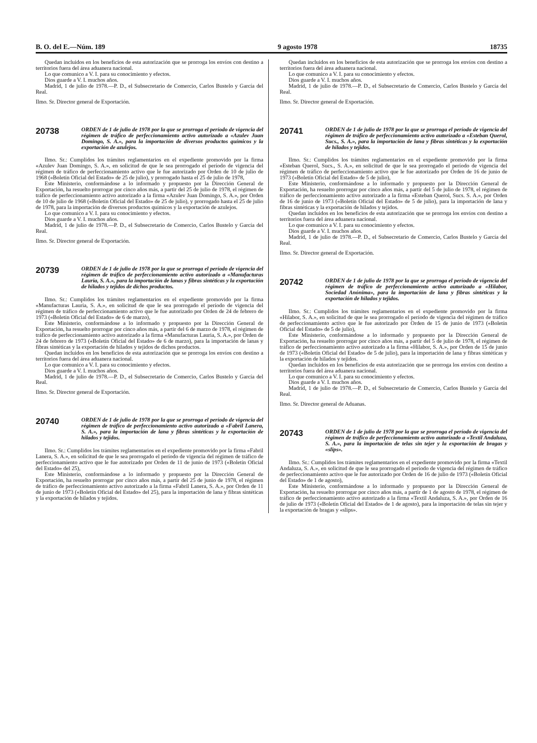B. O. del E.—Núm. 189 9 agosto 1978 18735
Quedan incluidos en los beneficios de esta autorización que se prorroga los envíos con destino a territorios fuera del área aduanera nacional.
Lo que comunico a V. I. para su conocimiento y efectos.
Dios guarde a V. I. muchos años.
Madrid, 1 de julio de 1978.—P. D., el Subsecretario de Comercio, Carlos Bustelo y García del Real.
Ilmo. Sr. Director general de Exportación.
20738
ORDEN de 1 de julio de 1978 por la que se prorroga el período de vigencia del régimen de tráfico de perfeccionamiento activo autorizado a «Azulev Juan Domingo, S. A.», para la importación de diversos productos químicos y la exportación de azulejos.
Ilmo. Sr.: Cumplidos los trámites reglamentarios en el expediente promovido por la firma «Azulev Juan Domingo, S. A.», en solicitud de que le sea prorrogado el período de vigencia del régimen de tráfico de perfeccionamiento activo que le fue autorizado por Orden de 10 de julio de 1968 («Boletín Oficial del Estado» de 25 de julio), y prorrogado hasta el 25 de julio de 1978,
Este Ministerio, conformándose a lo informado y propuesto por la Dirección General de Exportación, ha resuelto prorrogar por cinco años más, a partir del 25 de julio de 1978, el régimen de tráfico de perfeccionamiento activo autorizado a la firma «Azulev Juan Domingo, S. A.», por Orden de 10 de julio de 1968 («Boletín Oficial del Estado» de 25 de julio), y prorrogado hasta el 25 de julio de 1978, para la importación de diversos productos químicos y la exportación de azulejos.
Lo que comunico a V. I. para su conocimiento y efectos.
Dios guarde a V. I. muchos años.
Madrid, 1 de julio de 1978.—P. D., el Subsecretario de Comercio, Carlos Bustelo y García del Real.
Ilmo. Sr. Director general de Exportación.
20739
ORDEN de 1 de julio de 1978 por la que se prorroga el período de vigencia del régimen de tráfico de perfeccionamiento activo autorizado a «Manufacturas Lauria, S. A.», para la importación de lanas y fibras sintéticas y la exportación de hilados y tejidos de dichos productos.
Ilmo. Sr.: Cumplidos los trámites reglamentarios en el expediente promovido por la firma «Manufacturas Lauria, S. A.», en solicitud de que le sea prorrogado el período de vigencia del régimen de tráfico de perfeccionamiento activo que le fue autorizado por Orden de 24 de febrero de 1973 («Boletín Oficial del Estado» de 6 de marzo),
Este Ministerio, conformándose a lo informado y propuesto por la Dirección General de Exportación, ha resuelto prorrogar por cinco años más, a partir del 6 de marzo de 1978, el régimen de tráfico de perfeccionamiento activo autorizado a la firma «Manufacturas Lauria, S. A.», por Orden de 24 de febrero de 1973 («Boletín Oficial del Estado» de 6 de marzo), para la importación de lanas y fibras sintéticas y la exportación de hilados y tejidos de dichos productos.
Quedan incluidos en los beneficios de esta autorización que se prorroga los envíos con destino a territorios fuera del área aduanera nacional.
Lo que comunico a V. I. para su conocimiento y efectos.
Dios guarde a V. I. muchos años.
Madrid, 1 de julio de 1978.—P. D., el Subsecretario de Comercio, Carlos Bustelo y García del Real.
Ilmo. Sr. Director general de Exportación.
20740
ORDEN de 1 de julio de 1978 por la que se prorroga el período de vigencia del régimen de tráfico de perfeccionamiento activo autorizado a «Fabril Lanera, S. A.», para la importación de lana y fibras sintéticas y la exportación de hilados y tejidos.
Ilmo. Sr.: Cumplidos los trámites reglamentarios en el expediente promovido por la firma «Fabril Lanera, S. A.», en solicitud de que le sea prorrogado el período de vigencia del régimen de tráfico de perfeccionamiento activo que le fue autorizado por Orden de 11 de junio de 1973 («Boletín Oficial del Estado» del 25),
Este Ministerio, conformándose a lo informado y propuesto por la Dirección General de Exportación, ha resuelto prorrogar por cinco años más, a partir del 25 de junio de 1978, el régimen de tráfico de perfeccionamiento activo autorizado a la firma «Fabril Lanera, S. A.», por Orden de 11 de junio de 1973 («Boletín Oficial del Estado» del 25), para la importación de lana y fibras sintéticas y la exportación de hilados y tejidos.
Quedan incluidos en los beneficios de esta autorización que se prorroga los envíos con destino a territorios fuera del área aduanera nacional.
Lo que comunico a V. I. para su conocimiento y efectos.
Dios guarde a V. I. muchos años.
Madrid, 1 de julio de 1978.—P. D., el Subsecretario de Comercio, Carlos Bustelo y García del Real.
Ilmo. Sr. Director general de Exportación.
20741
ORDEN de 1 de julio de 1978 por la que se prorroga el período de vigencia del régimen de tráfico de perfeccionamiento activo autorizado a «Esteban Querol, Sucs., S. A.», para la importación de lana y fibras sintéticas y la exportación de hilados y tejidos.
Ilmo. Sr.: Cumplidos los trámites reglamentarios en el expediente promovido por la firma «Esteban Querol, Sucs., S. A.», en solicitud de que le sea prorrogado el período de vigencia del régimen de tráfico de perfeccionamiento activo que le fue autorizado por Orden de 16 de junio de 1973 («Boletín Oficial del Estado» de 5 de julio),
Este Ministerio, conformándose a lo informado y propuesto por la Dirección General de Exportación, ha resuelto prorrogar por cinco años más, a partir del 5 de julio de 1978, el régimen de tráfico de perfeccionamiento activo autorizado a la firma «Esteban Querol, Sucs. S. A.», por Orden de 16 de junio de 1973 («Boletín Oficial del Estado» de 5 de julio), para la importación de lana y fibras sintéticas y la exportación de hilados y tejidos.
Quedan incluidos en los beneficios de esta autorización que se prorroga los envíos con destino a territorios fuera del área aduanera nacional.
Lo que comunico a V. I. para su conocimiento y efectos.
Dios guarde a V. I. muchos años.
Madrid, 1 de julio de 1978.—P. D., el Subsecretario de Comercio, Carlos Bustelo y García del Real.
Ilmo. Sr. Director general de Exportación.
20742
ORDEN de 1 de julio de 1978 por la que se prorroga el período de vigencia del régimen de tráfico de perfeccionamiento activo autorizado a «Hilabor, Sociedad Anónima», para la importación de lana y fibras sintéticas y la exportación de hilados y tejidos.
Ilmo. Sr.: Cumplidos los trámites reglamentarios en el expediente promovido por la firma «Hilabor, S. A.», en solicitud de que le sea prorrogado el período de vigencia del régimen de tráfico de perfeccionamiento activo que le fue autorizado por Orden de 15 de junio de 1973 («Boletín Oficial del Estado» de 5 de julio),
Este Ministerio, conformándose a lo informado y propuesto por la Dirección General de Exportación, ha resuelto prorrogar por cinco años más, a partir del 5 de julio de 1978, el régimen de tráfico de perfeccionamiento activo autorizado a la firma «Hilabor, S. A.», por Orden de 15 de junio de 1973 («Boletín Oficial del Estado» de 5 de julio), para la importación de lana y fibras sintéticas y la exportación de hilados y tejidos.
Quedan incluidos en los beneficios de esta autorización que se prorroga los envíos con destino a territorios fuera del área aduanera nacional.
Lo que comunico a V. I. para su conocimiento y efectos.
Dios guarde a V. I. muchos años.
Madrid, 1 de julio de 1978.—P. D., el Subsecretario de Comercio, Carlos Bustelo y García del Real.
Ilmo. Sr. Director general de Aduanas.
20743
ORDEN de 1 de julio de 1978 por la que se prorroga el período de vigencia del régimen de tráfico de perfeccionamiento activo autorizado a «Textil Andaluza, S. A.», para la importación de telas sin tejer y la exportación de bragas y «slips».
Ilmo. Sr.: Cumplidos los trámites reglamentarios en el expediente promovido por la firma «Textil Andaluza, S. A.», en solicitud de que le sea prorrogado el período de vigencia del régimen de tráfico de perfeccionamiento activo que le fue autorizado por Orden de 16 de julio de 1973 («Boletín Oficial del Estado» de 1 de agosto),
Este Ministerio, conformándose a lo informado y propuesto por la Dirección General de Exportación, ha resuelto prorrogar por cinco años más, a partir de 1 de agosto de 1978, el régimen de tráfico de perfeccionamiento activo autorizado a la firma «Textil Andaluza, S. A.», por Orden de 16 de julio de 1973 («Boletín Oficial del Estado» de 1 de agosto), para la importación de telas sin tejer y la exportación de bragas y «slips».